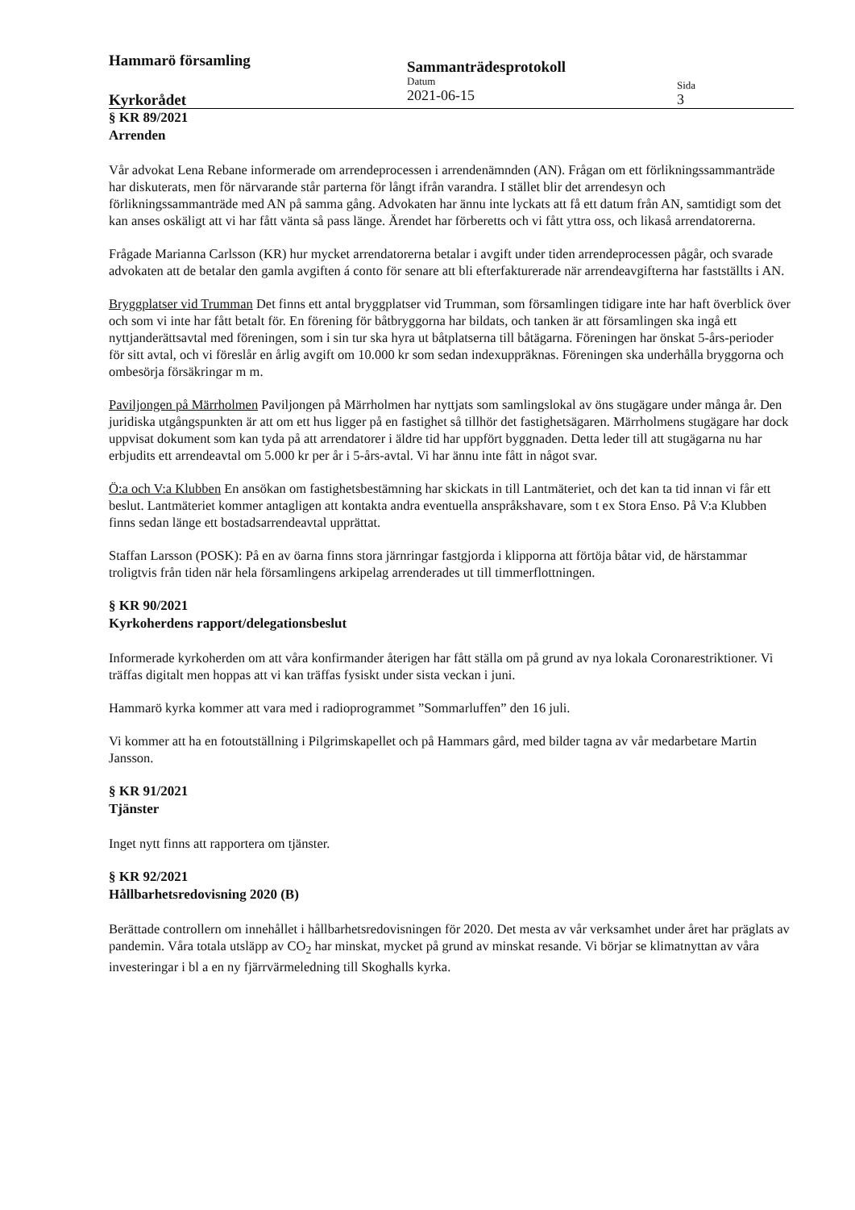Hammarö församling
Kyrkorådet
Sammanträdesprotokoll
Datum
2021-06-15
Sida
3
§ KR 89/2021
Arrenden
Vår advokat Lena Rebane informerade om arrendeprocessen i arrendenämnden (AN). Frågan om ett förlikningssammanträde har diskuterats, men för närvarande står parterna för långt ifrån varandra. I stället blir det arrendesyn och förlikningssammanträde med AN på samma gång. Advokaten har ännu inte lyckats att få ett datum från AN, samtidigt som det kan anses oskäligt att vi har fått vänta så pass länge. Ärendet har förberetts och vi fått yttra oss, och likaså arrendatorerna.
Frågade Marianna Carlsson (KR) hur mycket arrendatorerna betalar i avgift under tiden arrendeprocessen pågår, och svarade advokaten att de betalar den gamla avgiften á conto för senare att bli efterfakturerade när arrendeavgifterna har fastställts i AN.
Bryggplatser vid Trumman Det finns ett antal bryggplatser vid Trumman, som församlingen tidigare inte har haft överblick över och som vi inte har fått betalt för. En förening för båtbryggorna har bildats, och tanken är att församlingen ska ingå ett nyttjanderättsavtal med föreningen, som i sin tur ska hyra ut båtplatserna till båtägarna. Föreningen har önskat 5-års-perioder för sitt avtal, och vi föreslår en årlig avgift om 10.000 kr som sedan indexuppräknas. Föreningen ska underhålla bryggorna och ombesörja försäkringar m m.
Paviljongen på Märrholmen Paviljongen på Märrholmen har nyttjats som samlingslokal av öns stugägare under många år. Den juridiska utgångspunkten är att om ett hus ligger på en fastighet så tillhör det fastighetsägaren. Märrholmens stugägare har dock uppvisat dokument som kan tyda på att arrendatorer i äldre tid har uppfört byggnaden. Detta leder till att stugägarna nu har erbjudits ett arrendeavtal om 5.000 kr per år i 5-års-avtal. Vi har ännu inte fått in något svar.
Ö:a och V:a Klubben En ansökan om fastighetsbestämning har skickats in till Lantmäteriet, och det kan ta tid innan vi får ett beslut. Lantmäteriet kommer antagligen att kontakta andra eventuella anspråkshavare, som t ex Stora Enso. På V:a Klubben finns sedan länge ett bostadsarrendeavtal upprättat.
Staffan Larsson (POSK): På en av öarna finns stora järnringar fastgjorda i klipporna att förtöja båtar vid, de härstammar troligtvis från tiden när hela församlingens arkipelag arrenderades ut till timmerflottningen.
§ KR 90/2021
Kyrkoherdens rapport/delegationsbeslut
Informerade kyrkoherden om att våra konfirmander återigen har fått ställa om på grund av nya lokala Coronarestriktioner. Vi träffas digitalt men hoppas att vi kan träffas fysiskt under sista veckan i juni.
Hammarö kyrka kommer att vara med i radioprogrammet ”Sommarluffen” den 16 juli.
Vi kommer att ha en fotoutställning i Pilgrimskapellet och på Hammars gård, med bilder tagna av vår medarbetare Martin Jansson.
§ KR 91/2021
Tjänster
Inget nytt finns att rapportera om tjänster.
§ KR 92/2021
Hållbarhetsredovisning 2020 (B)
Berättade controllern om innehållet i hållbarhetsredovisningen för 2020. Det mesta av vår verksamhet under året har präglats av pandemin. Våra totala utsläpp av CO<sub>2</sub> har minskat, mycket på grund av minskat resande. Vi börjar se klimatnyttan av våra investeringar i bl a en ny fjärrvärmeledning till Skoghalls kyrka.